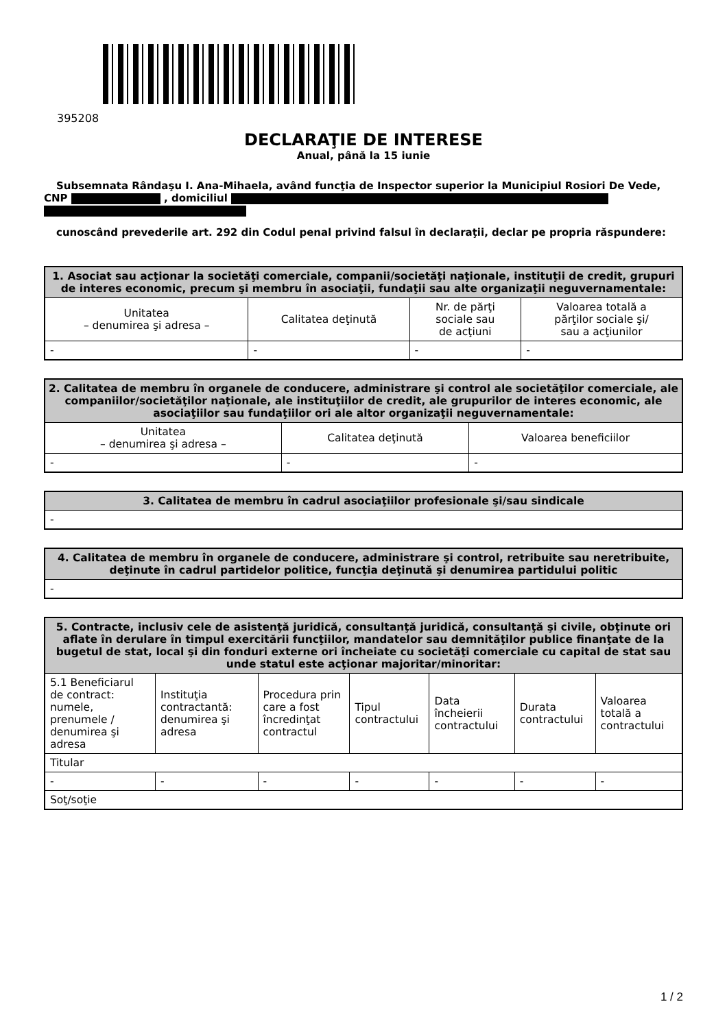395208
DECLARAŢIE DE INTERESE
Anual, până la 15 iunie
Subsemnata Rândaşu I. Ana-Mihaela, având funcţia de Inspector superior la Municipiul Rosiori De Vede, CNP , domiciliul
cunoscând prevederile art. 292 din Codul penal privind falsul în declaraţii, declar pe propria răspundere:
| 1. Asociat sau acţionar la societăţi comerciale, companii/societăţi naţionale, instituţii de credit, grupuri de interes economic, precum şi membru în asociaţii, fundaţii sau alte organizaţii neguvernamentale: | | | |
| --- | --- | --- | --- |
| Unitatea – denumirea şi adresa – | Calitatea deţinută | Nr. de părţi sociale sau de acţiuni | Valoarea totală a părţilor sociale şi/ sau a acţiunilor |
| - | - | - | - |
| 2. Calitatea de membru în organele de conducere, administrare şi control ale societăţilor comerciale, ale companiilor/societăţilor naţionale, ale instituţiilor de credit, ale grupurilor de interes economic, ale asociaţiilor sau fundaţiilor ori ale altor organizaţii neguvernamentale: | | |
| --- | --- | --- |
| Unitatea – denumirea şi adresa – | Calitatea deţinută | Valoarea beneficiilor |
| - | - | - |
| 3. Calitatea de membru în cadrul asociaţiilor profesionale şi/sau sindicale |
| --- |
| - |
| 4. Calitatea de membru în organele de conducere, administrare şi control, retribuite sau neretribuite, deţinute în cadrul partidelor politice, funcţia deţinută şi denumirea partidului politic |
| --- |
| - |
| 5. Contracte, inclusiv cele de asistenţă juridică, consultanţă juridică, consultanţă şi civile, obţinute ori aflate în derulare în timpul exercitării funcţiilor, mandatelor sau demnităţilor publice finanţate de la bugetul de stat, local şi din fonduri externe ori încheiate cu societăţi comerciale cu capital de stat sau unde statul este acţionar majoritar/minoritar: | | | | | | |
| --- | --- | --- | --- | --- | --- | --- |
| 5.1 Beneficiarul de contract: numele, prenumele / denumirea şi adresa | Instituţia contractantă: denumirea şi adresa | Procedura prin care a fost încredinţat contractul | Tipul contractului | Data încheierii contractului | Durata contractului | Valoarea totală a contractului |
| Titular | | | | | | |
| - | - | - | - | - | - | - |
| Soţ/soţie | | | | | | |
1 / 2